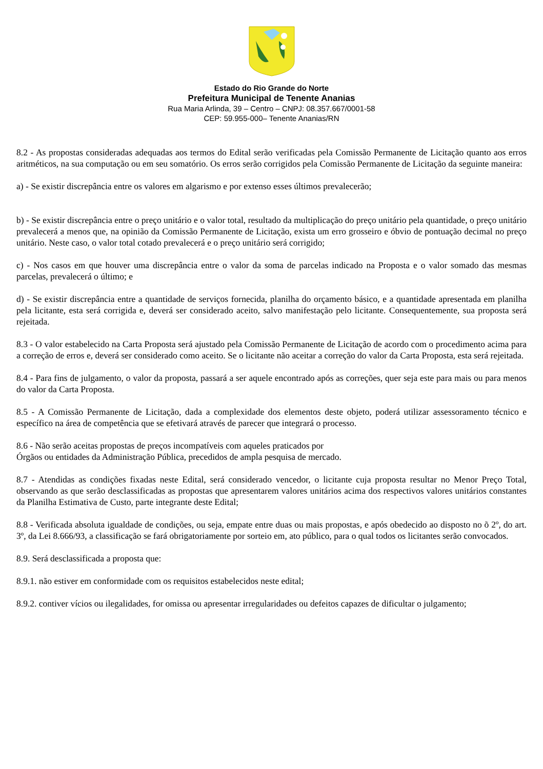Estado do Rio Grande do Norte
Prefeitura Municipal de Tenente Ananias
Rua Maria Arlinda, 39 – Centro – CNPJ: 08.357.667/0001-58
CEP: 59.955-000– Tenente Ananias/RN
8.2 - As propostas consideradas adequadas aos termos do Edital serão verificadas pela Comissão Permanente de Licitação quanto aos erros aritméticos, na sua computação ou em seu somatório. Os erros serão corrigidos pela Comissão Permanente de Licitação da seguinte maneira:
a) - Se existir discrepância entre os valores em algarismo e por extenso esses últimos prevalecerão;
b) - Se existir discrepância entre o preço unitário e o valor total, resultado da multiplicação do preço unitário pela quantidade, o preço unitário prevalecerá a menos que, na opinião da Comissão Permanente de Licitação, exista um erro grosseiro e óbvio de pontuação decimal no preço unitário. Neste caso, o valor total cotado prevalecerá e o preço unitário será corrigido;
c) - Nos casos em que houver uma discrepância entre o valor da soma de parcelas indicado na Proposta e o valor somado das mesmas parcelas, prevalecerá o último; e
d) - Se existir discrepância entre a quantidade de serviços fornecida, planilha do orçamento básico, e a quantidade apresentada em planilha pela licitante, esta será corrigida e, deverá ser considerado aceito, salvo manifestação pelo licitante. Consequentemente, sua proposta será rejeitada.
8.3 - O valor estabelecido na Carta Proposta será ajustado pela Comissão Permanente de Licitação de acordo com o procedimento acima para a correção de erros e, deverá ser considerado como aceito. Se o licitante não aceitar a correção do valor da Carta Proposta, esta será rejeitada.
8.4 - Para fins de julgamento, o valor da proposta, passará a ser aquele encontrado após as correções, quer seja este para mais ou para menos do valor da Carta Proposta.
8.5 - A Comissão Permanente de Licitação, dada a complexidade dos elementos deste objeto, poderá utilizar assessoramento técnico e específico na área de competência que se efetivará através de parecer que integrará o processo.
8.6 - Não serão aceitas propostas de preços incompatíveis com aqueles praticados por
Órgãos ou entidades da Administração Pública, precedidos de ampla pesquisa de mercado.
8.7 - Atendidas as condições fixadas neste Edital, será considerado vencedor, o licitante cuja proposta resultar no Menor Preço Total, observando as que serão desclassificadas as propostas que apresentarem valores unitários acima dos respectivos valores unitários constantes da Planilha Estimativa de Custo, parte integrante deste Edital;
8.8 - Verificada absoluta igualdade de condições, ou seja, empate entre duas ou mais propostas, e após obedecido ao disposto no õ 2º, do art. 3º, da Lei 8.666/93, a classificação se fará obrigatoriamente por sorteio em, ato público, para o qual todos os licitantes serão convocados.
8.9. Será desclassificada a proposta que:
8.9.1. não estiver em conformidade com os requisitos estabelecidos neste edital;
8.9.2. contiver vícios ou ilegalidades, for omissa ou apresentar irregularidades ou defeitos capazes de dificultar o julgamento;